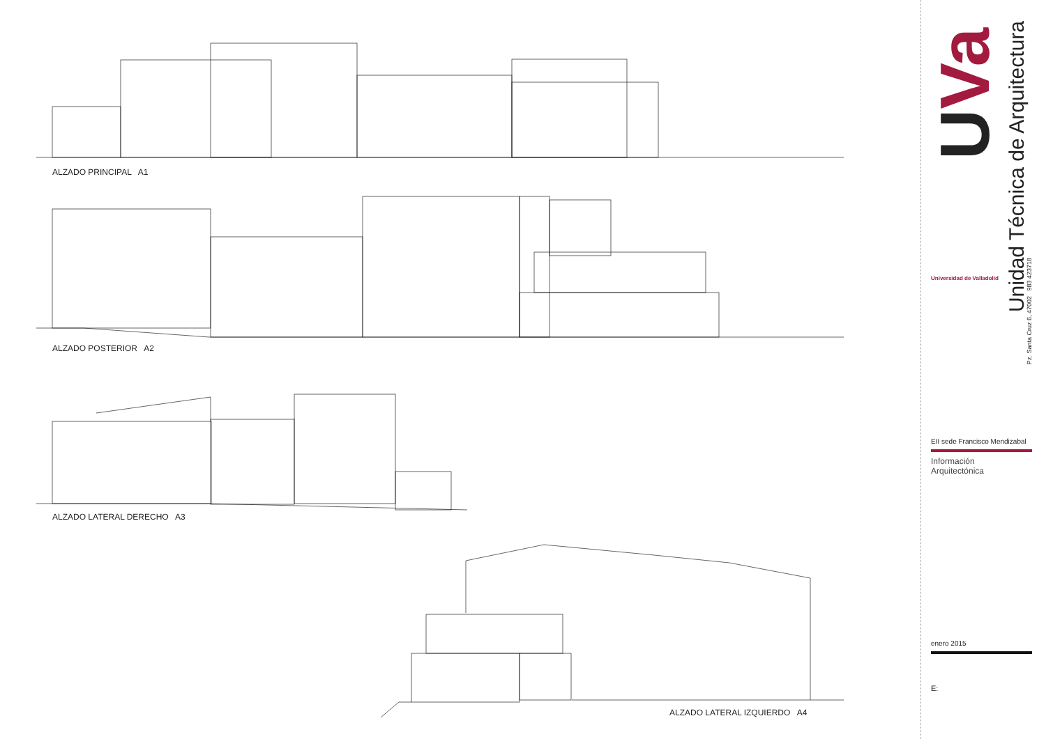ALZADO PRINCIPAL A1
ALZADO POSTERIOR A2
ALZADO LATERAL DERECHO A3
ALZADO LATERAL IZQUIERDO A4
UVa
Unidad Técnica de Arquitectura
Pz. Santa Cruz 6, 47002 983 423718
Universidad de Valladolid
EII sede Francisco Mendizabal
Información
Arquitectónica
enero 2015
E: